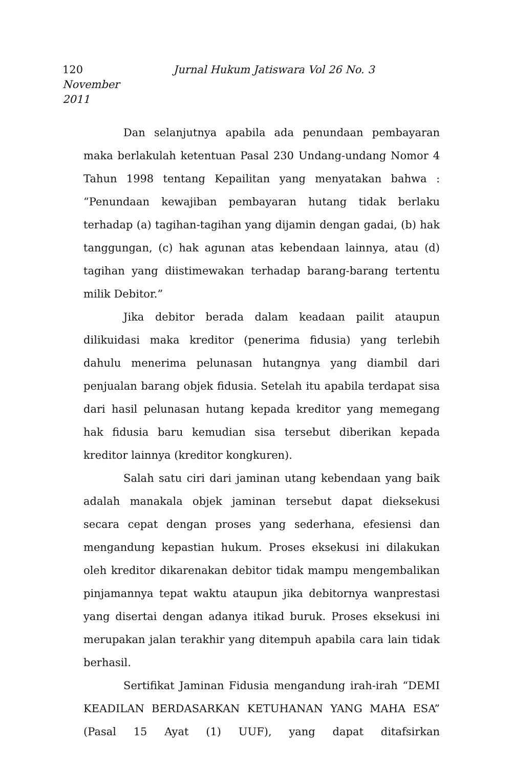120 Jurnal Hukum Jatiswara Vol 26 No. 3 November
2011
Dan selanjutnya apabila ada penundaan pembayaran maka berlakulah ketentuan Pasal 230 Undang-undang Nomor 4 Tahun 1998 tentang Kepailitan yang menyatakan bahwa : “Penundaan kewajiban pembayaran hutang tidak berlaku terhadap (a) tagihan-tagihan yang dijamin dengan gadai, (b) hak tanggungan, (c) hak agunan atas kebendaan lainnya, atau (d) tagihan yang diistimewakan terhadap barang-barang tertentu milik Debitor.”
Jika debitor berada dalam keadaan pailit ataupun dilikuidasi maka kreditor (penerima fidusia) yang terlebih dahulu menerima pelunasan hutangnya yang diambil dari penjualan barang objek fidusia. Setelah itu apabila terdapat sisa dari hasil pelunasan hutang kepada kreditor yang memegang hak fidusia baru kemudian sisa tersebut diberikan kepada kreditor lainnya (kreditor kongkuren).
Salah satu ciri dari jaminan utang kebendaan yang baik adalah manakala objek jaminan tersebut dapat dieksekusi secara cepat dengan proses yang sederhana, efesiensi dan mengandung kepastian hukum. Proses eksekusi ini dilakukan oleh kreditor dikarenakan debitor tidak mampu mengembalikan pinjamannya tepat waktu ataupun jika debitornya wanprestasi yang disertai dengan adanya itikad buruk. Proses eksekusi ini merupakan jalan terakhir yang ditempuh apabila cara lain tidak berhasil.
Sertifikat Jaminan Fidusia mengandung irah-irah “DEMI KEADILAN BERDASARKAN KETUHANAN YANG MAHA ESA” (Pasal 15 Ayat (1) UUF), yang dapat ditafsirkan